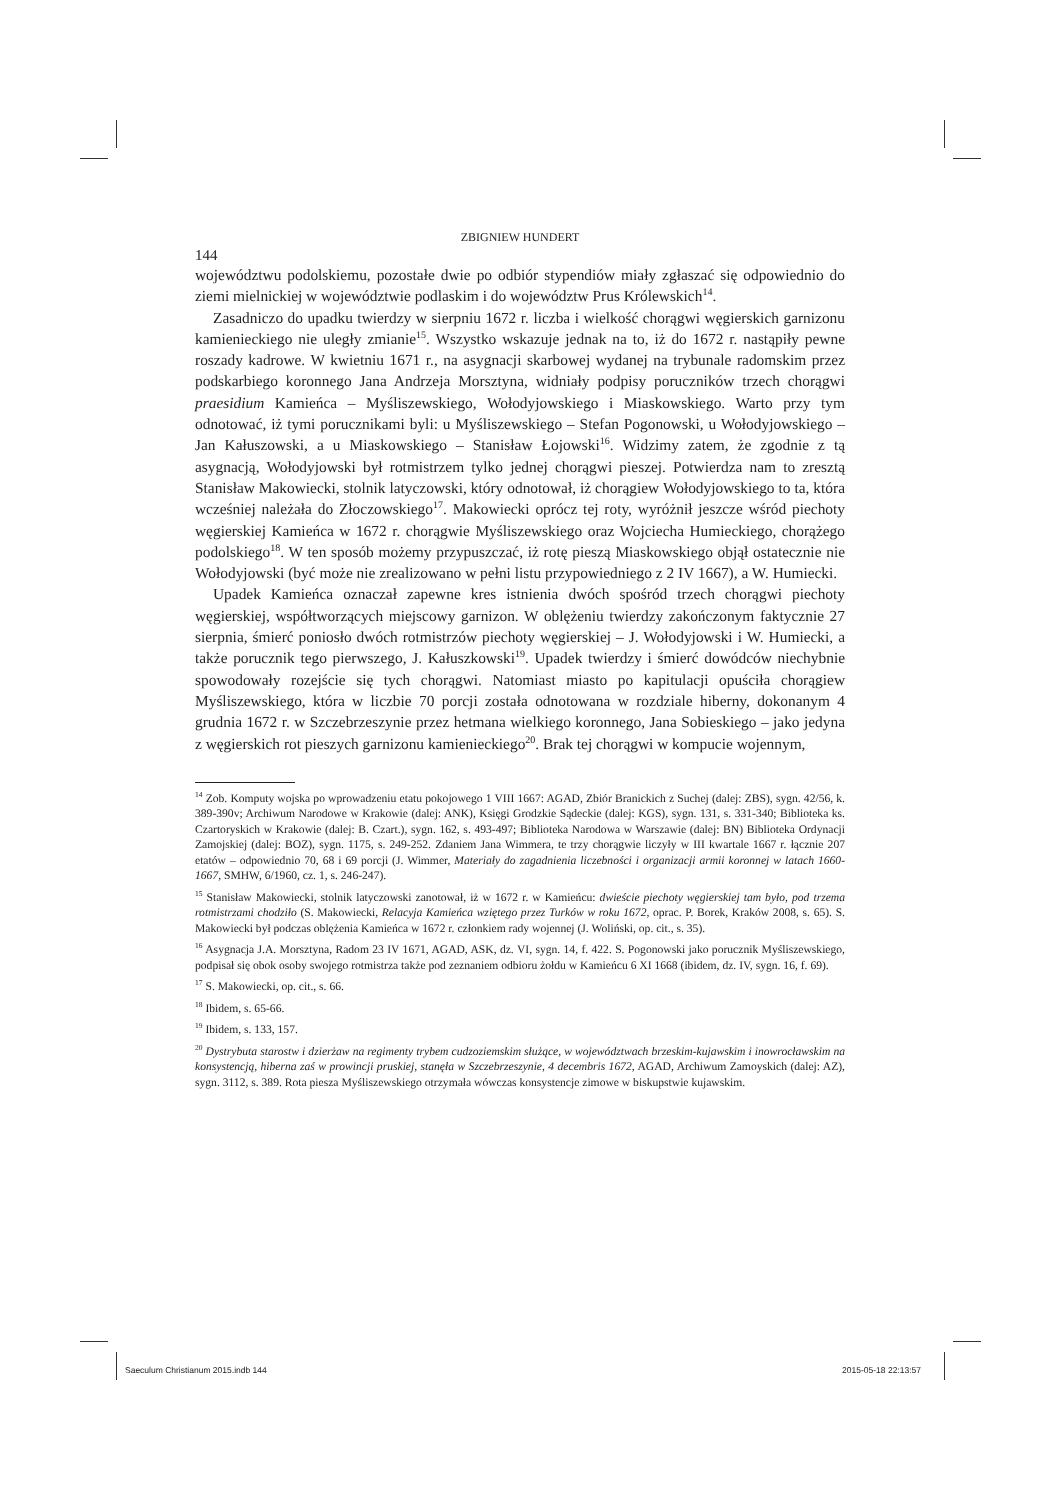ZBIGNIEW HUNDERT
144
województwu podolskiemu, pozostałe dwie po odbiór stypendiów miały zgłaszać się odpowiednio do ziemi mielnickiej w województwie podlaskim i do województw Prus Królewskich<sup>14</sup>.
Zasadniczo do upadku twierdzy w sierpniu 1672 r. liczba i wielkość chorągwi węgierskich garnizonu kamienieckiego nie uległy zmianie<sup>15</sup>. Wszystko wskazuje jednak na to, iż do 1672 r. nastąpiły pewne roszady kadrowe. W kwietniu 1671 r., na asygnacji skarbowej wydanej na trybunale radomskim przez podskarbiego koronnego Jana Andrzeja Morsztyna, widniały podpisy poruczników trzech chorągwi praesidium Kamieńca – Myśliszewskiego, Wołodyjowskiego i Miaskowskiego. Warto przy tym odnotować, iż tymi porucznikami byli: u Myśliszewskiego – Stefan Pogonowski, u Wołodyjowskiego – Jan Kałuszowski, a u Miaskowskiego – Stanisław Łojowski<sup>16</sup>. Widzimy zatem, że zgodnie z tą asygnacją, Wołodyjowski był rotmistrzem tylko jednej chorągwi pieszej. Potwierdza nam to zresztą Stanisław Makowiecki, stolnik latyczowski, który odnotował, iż chorągiew Wołodyjowskiego to ta, która wcześniej należała do Złoczowskiego<sup>17</sup>. Makowiecki oprócz tej roty, wyróżnił jeszcze wśród piechoty węgierskiej Kamieńca w 1672 r. chorągwie Myśliszewskiego oraz Wojciecha Humieckiego, chorążego podolskiego<sup>18</sup>. W ten sposób możemy przypuszczać, iż rotę pieszą Miaskowskiego objął ostatecznie nie Wołodyjowski (być może nie zrealizowano w pełni listu przypowiedniego z 2 IV 1667), a W. Humiecki.
Upadek Kamieńca oznaczał zapewne kres istnienia dwóch spośród trzech chorągwi piechoty węgierskiej, współtworzących miejscowy garnizon. W oblężeniu twierdzy zakończonym faktycznie 27 sierpnia, śmierć poniosło dwóch rotmistrzów piechoty węgierskiej – J. Wołodyjowski i W. Humiecki, a także porucznik tego pierwszego, J. Kałuszkowski<sup>19</sup>. Upadek twierdzy i śmierć dowódców niechybnie spowodowały rozejście się tych chorągwi. Natomiast miasto po kapitulacji opuściła chorągiew Myśliszewskiego, która w liczbie 70 porcji została odnotowana w rozdziale hiberny, dokonanym 4 grudnia 1672 r. w Szczebrzeszynie przez hetmana wielkiego koronnego, Jana Sobieskiego – jako jedyna z węgierskich rot pieszych garnizonu kamienieckiego<sup>20</sup>. Brak tej chorągwi w kompucie wojennym,
<sup>14</sup> Zob. Komputy wojska po wprowadzeniu etatu pokojowego 1 VIII 1667: AGAD, Zbiór Branickich z Suchej (dalej: ZBS), sygn. 42/56, k. 389-390v; Archiwum Narodowe w Krakowie (dalej: ANK), Księgi Grodzkie Sądeckie (dalej: KGS), sygn. 131, s. 331-340; Biblioteka ks. Czartoryskich w Krakowie (dalej: B. Czart.), sygn. 162, s. 493-497; Biblioteka Narodowa w Warszawie (dalej: BN) Biblioteka Ordynacji Zamojskiej (dalej: BOZ), sygn. 1175, s. 249-252. Zdaniem Jana Wimmera, te trzy chorągwie liczyły w III kwartale 1667 r. łącznie 207 etatów – odpowiednio 70, 68 i 69 porcji (J. Wimmer, Materiały do zagadnienia liczebności i organizacji armii koronnej w latach 1660-1667, SMHW, 6/1960, cz. 1, s. 246-247).
<sup>15</sup> Stanisław Makowiecki, stolnik latyczowski zanotował, iż w 1672 r. w Kamieńcu: dwieście piechoty węgierskiej tam było, pod trzema rotmistrzami chodziło (S. Makowiecki, Relacyja Kamieńca wziętego przez Turków w roku 1672, oprac. P. Borek, Kraków 2008, s. 65). S. Makowiecki był podczas oblężenia Kamieńca w 1672 r. członkiem rady wojennej (J. Woliński, op. cit., s. 35).
<sup>16</sup> Asygnacja J.A. Morsztyna, Radom 23 IV 1671, AGAD, ASK, dz. VI, sygn. 14, f. 422. S. Pogonowski jako porucznik Myśliszewskiego, podpisał się obok osoby swojego rotmistrza także pod zeznaniem odbioru żołdu w Kamieńcu 6 XI 1668 (ibidem, dz. IV, sygn. 16, f. 69).
<sup>17</sup> S. Makowiecki, op. cit., s. 66.
<sup>18</sup> Ibidem, s. 65-66.
<sup>19</sup> Ibidem, s. 133, 157.
<sup>20</sup> Dystrybuta starostw i dzierżaw na regimenty trybem cudzoziemskim służące, w województwach brzeskim-kujawskim i inowrocławskim na konsystencją, hiberna zaś w prowincji pruskiej, stanęła w Szczebrzeszynie, 4 decembris 1672, AGAD, Archiwum Zamoyskich (dalej: AZ), sygn. 3112, s. 389. Rota piesza Myśliszewskiego otrzymała wówczas konsystencje zimowe w biskupstwie kujawskim.
Saeculum Christianum 2015.indb 144
2015-05-18 22:13:57